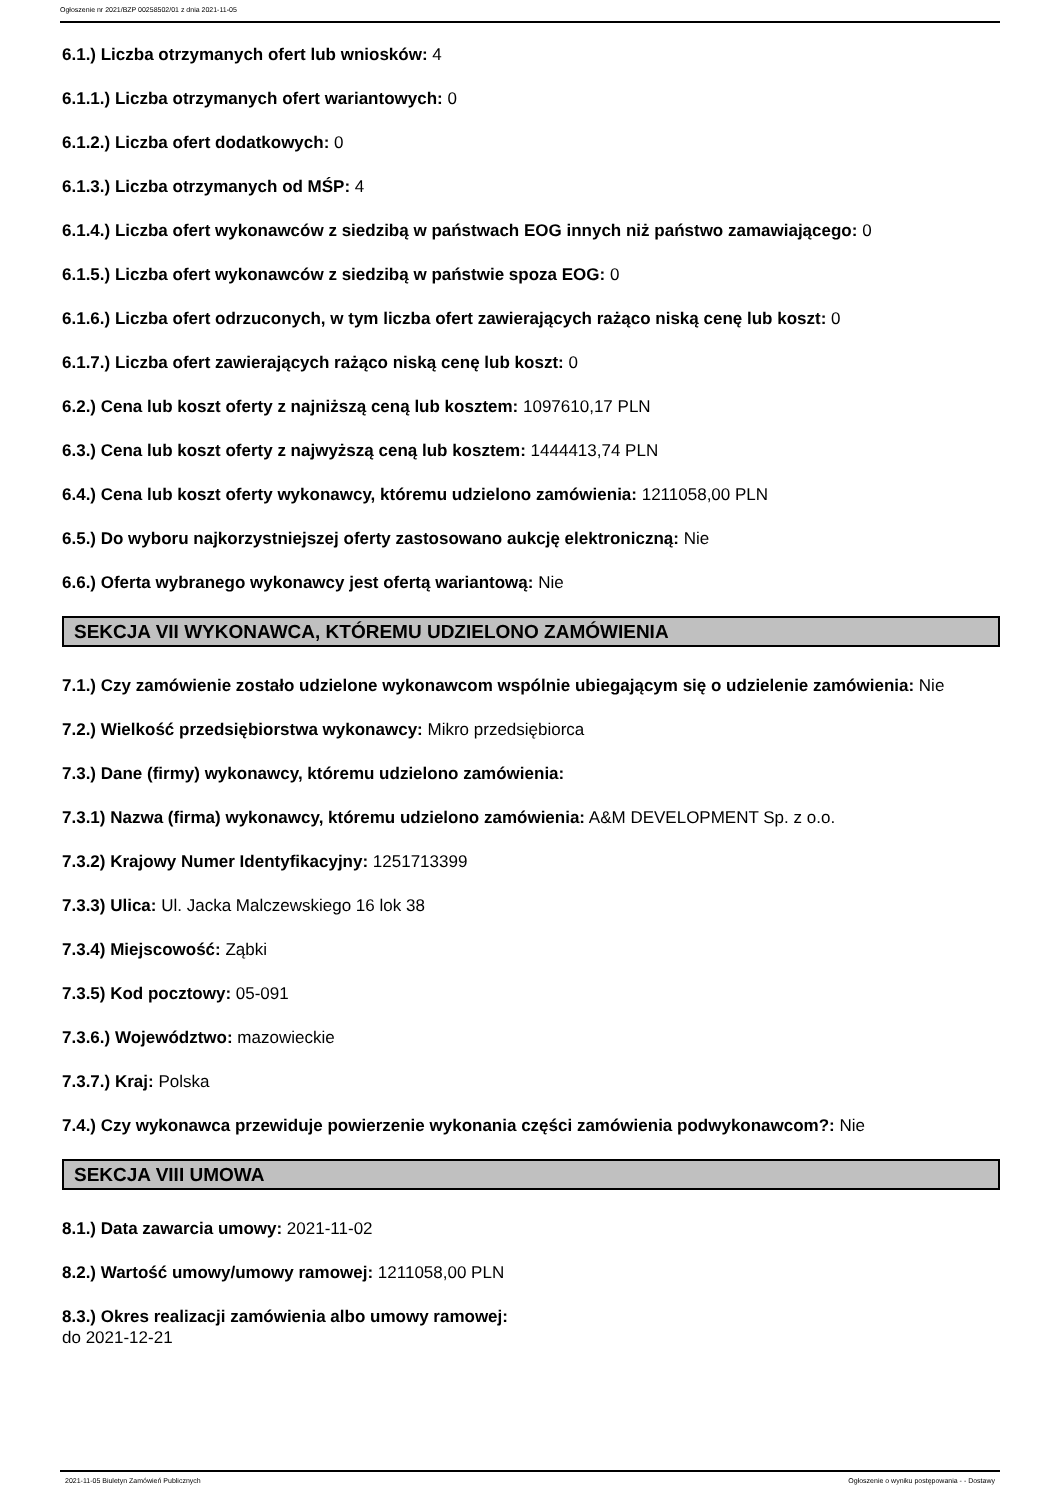Ogłoszenie nr 2021/BZP 00258502/01 z dnia 2021-11-05
6.1.) Liczba otrzymanych ofert lub wniosków: 4
6.1.1.) Liczba otrzymanych ofert wariantowych: 0
6.1.2.) Liczba ofert dodatkowych: 0
6.1.3.) Liczba otrzymanych od MŚP: 4
6.1.4.) Liczba ofert wykonawców z siedzibą w państwach EOG innych niż państwo zamawiającego: 0
6.1.5.) Liczba ofert wykonawców z siedzibą w państwie spoza EOG: 0
6.1.6.) Liczba ofert odrzuconych, w tym liczba ofert zawierających rażąco niską cenę lub koszt: 0
6.1.7.) Liczba ofert zawierających rażąco niską cenę lub koszt: 0
6.2.) Cena lub koszt oferty z najniższą ceną lub kosztem: 1097610,17 PLN
6.3.) Cena lub koszt oferty z najwyższą ceną lub kosztem: 1444413,74 PLN
6.4.) Cena lub koszt oferty wykonawcy, któremu udzielono zamówienia: 1211058,00 PLN
6.5.) Do wyboru najkorzystniejszej oferty zastosowano aukcję elektroniczną: Nie
6.6.) Oferta wybranego wykonawcy jest ofertą wariantową: Nie
SEKCJA VII WYKONAWCA, KTÓREMU UDZIELONO ZAMÓWIENIA
7.1.) Czy zamówienie zostało udzielone wykonawcom wspólnie ubiegającym się o udzielenie zamówienia: Nie
7.2.) Wielkość przedsiębiorstwa wykonawcy: Mikro przedsiębiorca
7.3.) Dane (firmy) wykonawcy, któremu udzielono zamówienia:
7.3.1) Nazwa (firma) wykonawcy, któremu udzielono zamówienia: A&M DEVELOPMENT Sp. z o.o.
7.3.2) Krajowy Numer Identyfikacyjny: 1251713399
7.3.3) Ulica: Ul. Jacka Malczewskiego 16 lok 38
7.3.4) Miejscowość: Ząbki
7.3.5) Kod pocztowy: 05-091
7.3.6.) Województwo: mazowieckie
7.3.7.) Kraj: Polska
7.4.) Czy wykonawca przewiduje powierzenie wykonania części zamówienia podwykonawcom?: Nie
SEKCJA VIII UMOWA
8.1.) Data zawarcia umowy: 2021-11-02
8.2.) Wartość umowy/umowy ramowej: 1211058,00 PLN
8.3.) Okres realizacji zamówienia albo umowy ramowej:
do 2021-12-21
2021-11-05 Biuletyn Zamówień Publicznych Ogłoszenie o wyniku postępowania - - Dostawy